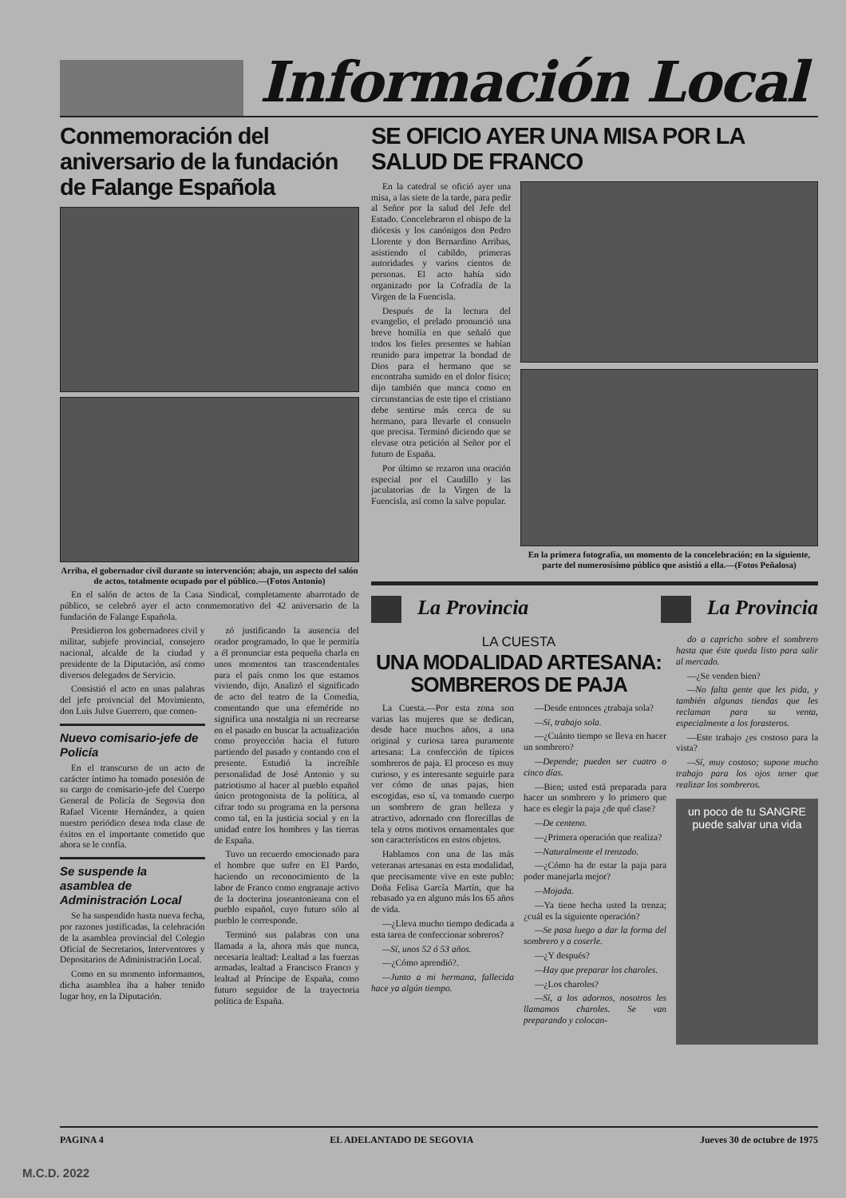Información Local
Conmemoración del aniversario de la fundación de Falange Española
Arriba, el gobernador civil durante su intervención; abajo, un aspecto del salón de actos, totalmente ocupado por el público.—(Fotos Antonio)
En el salón de actos de la Casa Sindical, completamente abarrotado de público, se celebró ayer el acto conmemorativo del 42 aniversario de la fundación de Falange Española.
Presidieron los gobernadores civil y militar, subjefe provincial, consejero nacional, alcalde de la ciudad y presidente de la Diputación, así como diversos delegados de Servicio.
Consistió el acto en unas palabras del jefe proivncial del Movimiento, don Luis Julve Guerrero, que comen-
Nuevo comisario-jefe de Policía
En el transcurso de un acto de carácter íntimo ha tomado posesión de su cargo de comisario-jefe del Cuerpo General de Policía de Segovia don Rafael Vicente Hernández, a quien nuestro periódico desea toda clase de éxitos en el importante cometido que ahora se le confía.
Se suspende la asamblea de Administración Local
Se ha suspendido hasta nueva fecha, por razones justificadas, la celebración de la asamblea provincial del Colegio Oficial de Secretarios, Interventores y Depositarios de Administración Local.
Como en su momento informamos, dicha asamblea iba a haber tenido lugar hoy, en la Diputación.
zó justificando la ausencia del orador programado, lo que le permitía a él pronunciar esta pequeña charla en unos momentos tan trascendentales para el país como los que estamos viviendo, dijo. Analizó el significado de acto del teatro de la Comedia, comentando que una efeméride no significa una nostalgia ni un recrearse en el pasado en buscar la actualización como proyección hacia el futuro partiendo del pasado y contando con el presente. Estudió la increíble personalidad de José Antonio y su patriotismo al hacer al pueblo español único protogonista de la política, al cifrar todo su programa en la persona como tal, en la justicia social y en la unidad entre los hombres y las tierras de España.
Tuvo un recuerdo emocionado para el hombre que sufre en El Pardo, haciendo un reconocimiento de la labor de Franco como engranaje activo de la docterina joseantonieana con el pueblo español, cuyo futuro sólo al pueblo le corresponde.
Terminó sus palabras con una llamada a la, ahora más que nunca, necesaria lealtad: Lealtad a las fuerzas armadas, lealtad a Francisco Franco y lealtad al Príncipe de España, como futuro seguidor de la trayectoria política de España.
SE OFICIO AYER UNA MISA POR LA SALUD DE FRANCO
En la catedral se ofició ayer una misa, a las siete de la tarde, para pedir al Señor por la salud del Jefe del Estado. Concelebraron el obispo de la diócesis y los canónigos don Pedro Llorente y don Bernardino Arribas, asistiendo el cabildo, primeras autoridades y varios cientos de personas. El acto había sido organizado por la Cofradía de la Virgen de la Fuencisla.
Después de la lectura del evangelio, el prelado pronunció una breve homilía en que señaló que todos los fieles presentes se habían reunido para impetrar la bondad de Dios para el hermano que se encontraba sumido en el dolor físico; dijo también que nunca como en circunstancias de este tipo el cristiano debe sentirse más cerca de su hermano, para llevarle el consuelo que precisa. Terminó diciendo que se elevase otra petición al Señor por el futuro de España.
Por último se rezaron una oración especial por el Caudillo y las jaculatorias de la Virgen de la Fuencisla, así como la salve popular.
En la primera fotografía, un momento de la concelebración; en la siguiente, parte del numerosísimo público que asistió a ella.—(Fotos Peñalosa)
La Provincia La Provincia
LA CUESTA
UNA MODALIDAD ARTESANA: SOMBREROS DE PAJA
La Cuesta.—Por esta zona son varias las mujeres que se dedican, desde hace muchos años, a una original y curiosa tarea puramente artesana: La confección de típicos sombreros de paja. El proceso es muy curioso, y es interesante seguirle para ver cómo de unas pajas, bien escogidas, eso sí, va tomando cuerpo un sombrero de gran belleza y atractivo, adornado con florecillas de tela y otros motivos ornamentales que son característicos en estos objetos.
Hablamos con una de las más veteranas artesanas en esta modalidad, que precisamente vive en este publo: Doña Felisa García Martín, que ha rebasado ya en alguno más los 65 años de vida.
—¿Lleva mucho tiempo dedicada a esta tarea de confeccionar sobreros?
—Sí, unos 52 ó 53 años.
—¿Cómo aprendió?.
—Junto a mi hermana, fallecida hace ya algún tiempo.
—Desde entonces ¿trabaja sola?
—Sí, trabajo sola.
—¿Cuánto tiempo se lleva en hacer un sombrero?
—Depende; pueden ser cuatro o cinco días.
—Bien; usted está preparada para hacer un sombrero y lo primero que hace es elegir la paja ¿de qué clase?
—De centeno.
—¿Primera operación que realiza?
—Naturalmente el trenzado.
—¿Cómo ha de estar la paja para poder manejarla mejor?
—Mojada.
—Ya tiene hecha usted la trenza; ¿cuál es la siguiente operación?
—Se pasa luego a dar la forma del sombrero y a coserle.
—¿Y después?
—Hay que preparar los charoles.
—¿Los charoles?
—Sí, a los adornos, nosotros les llamamos charoles. Se van preparando y colocan-
do a capricho sobre el sombrero hasta que éste queda listo para salir al mercado.
—¿Se venden bien?
—No falta gente que les pida, y también algunas tiendas que les reclaman para su venta, especialmente a los forasteros.
—Este trabajo ¿es costoso para la vista?
—Sí, muy costoso; supone mucho trabajo para los ojos tener que realizar los sombreros.
un poco de tu SANGRE
puede salvar una vida
PAGINA 4 EL ADELANTADO DE SEGOVIA Jueves 30 de octubre de 1975
M.C.D. 2022